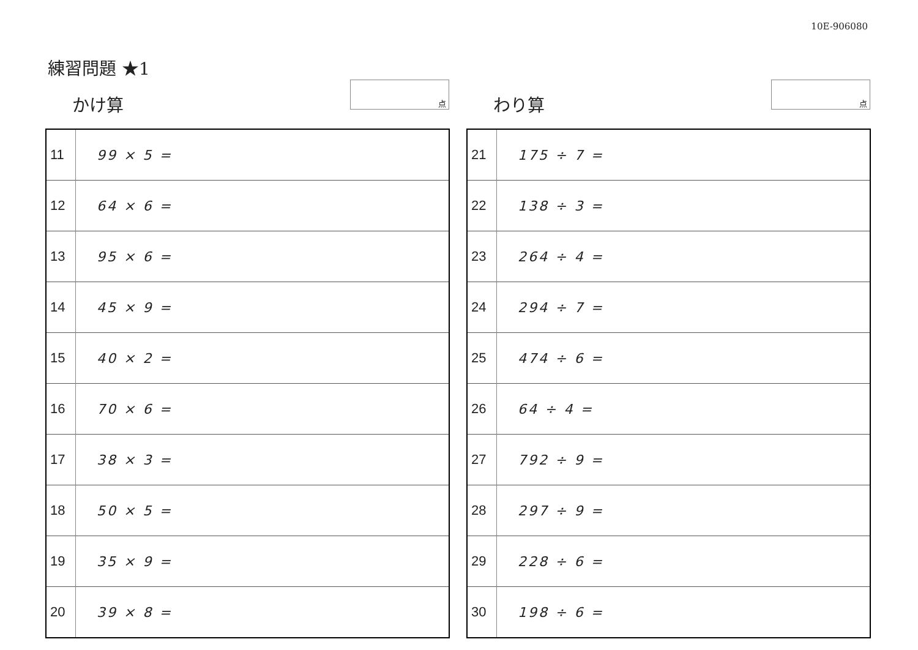10E-906080
練習問題 ★1
かけ算
点
| 11 | 99 × 5 = |
| 12 | 64 × 6 = |
| 13 | 95 × 6 = |
| 14 | 45 × 9 = |
| 15 | 40 × 2 = |
| 16 | 70 × 6 = |
| 17 | 38 × 3 = |
| 18 | 50 × 5 = |
| 19 | 35 × 9 = |
| 20 | 39 × 8 = |
わり算
点
| 21 | 175 ÷ 7 = |
| 22 | 138 ÷ 3 = |
| 23 | 264 ÷ 4 = |
| 24 | 294 ÷ 7 = |
| 25 | 474 ÷ 6 = |
| 26 | 64 ÷ 4 = |
| 27 | 792 ÷ 9 = |
| 28 | 297 ÷ 9 = |
| 29 | 228 ÷ 6 = |
| 30 | 198 ÷ 6 = |